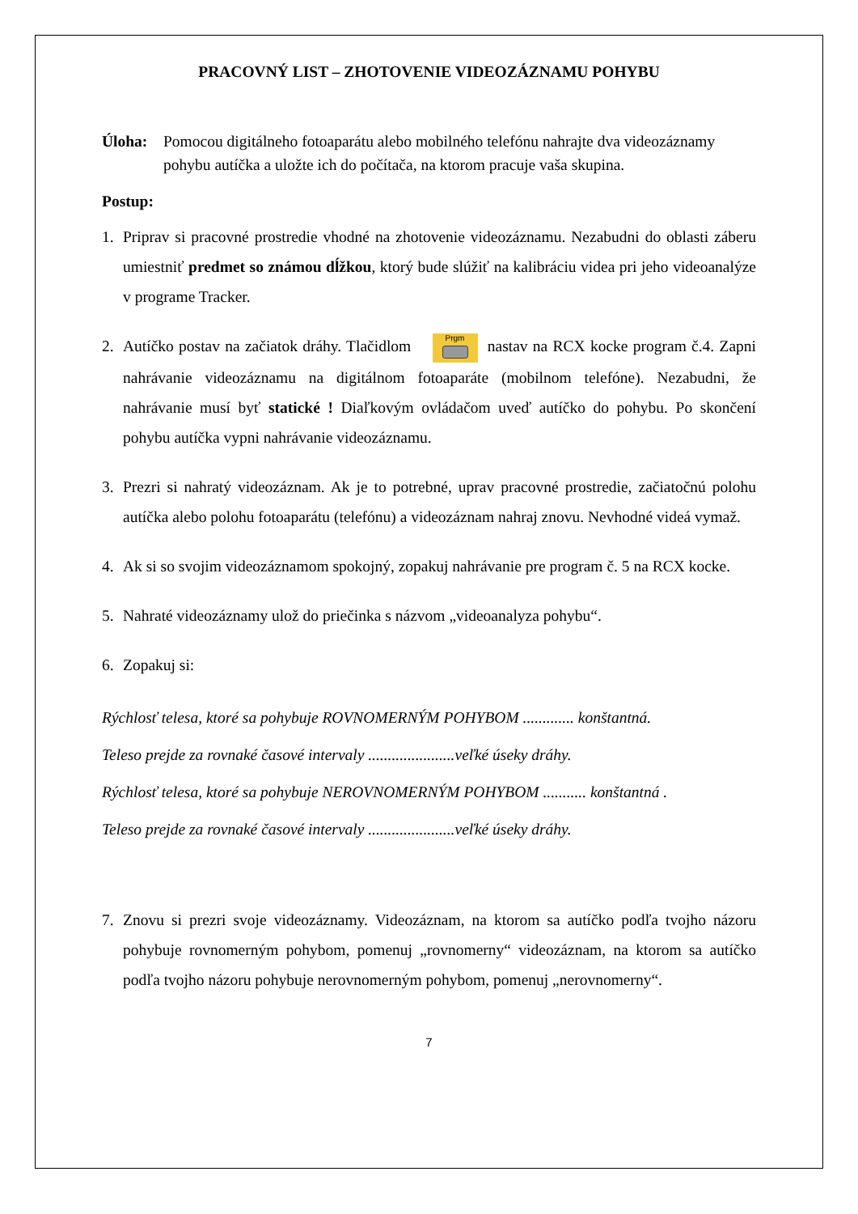PRACOVNÝ LIST – ZHOTOVENIE VIDEOZÁZNAMU POHYBU
Úloha: Pomocou digitálneho fotoaparátu alebo mobilného telefónu nahrajte dva videozáznamy pohybu autíčka a uložte ich do počítača, na ktorom pracuje vaša skupina.
Postup:
1. Priprav si pracovné prostredie vhodné na zhotovenie videozáznamu. Nezabudni do oblasti záberu umiestniť predmet so známou dĺžkou, ktorý bude slúžiť na kalibráciu videa pri jeho videoanalýze v programe Tracker.
2. Autíčko postav na začiatok dráhy. Tlačidlom Prgm nastav na RCX kocke program č.4. Zapni nahrávanie videozáznamu na digitálnom fotoaparáte (mobilnom telefóne). Nezabudni, že nahrávanie musí byť statické ! Diaľkovým ovládačom uveď autíčko do pohybu. Po skončení pohybu autíčka vypni nahrávanie videozáznamu.
3. Prezri si nahratý videozáznam. Ak je to potrebné, uprav pracovné prostredie, začiatočnú polohu autíčka alebo polohu fotoaparátu (telefónu) a videozáznam nahraj znovu. Nevhodné videá vymaž.
4. Ak si so svojim videozáznamom spokojný, zopakuj nahrávanie pre program č. 5 na RCX kocke.
5. Nahraté videozáznamy ulož do priečinka s názvom „videoanalyza pohybu“.
6. Zopakuj si:
Rýchlosť telesa, ktoré sa pohybuje ROVNOMERNÝM POHYBOM ............. konštantná.
Teleso prejde za rovnaké časové intervaly ......................veľké úseky dráhy.
Rýchlosť telesa, ktoré sa pohybuje NEROVNOMERNÝM POHYBOM ........... konštantná .
Teleso prejde za rovnaké časové intervaly ......................veľké úseky dráhy.
7. Znovu si prezri svoje videozáznamy. Videozáznam, na ktorom sa autíčko podľa tvojho názoru pohybuje rovnomerným pohybom, pomenuj „rovnomerny“ videozáznam, na ktorom sa autíčko podľa tvojho názoru pohybuje nerovnomerným pohybom, pomenuj „nerovnomerny“.
7